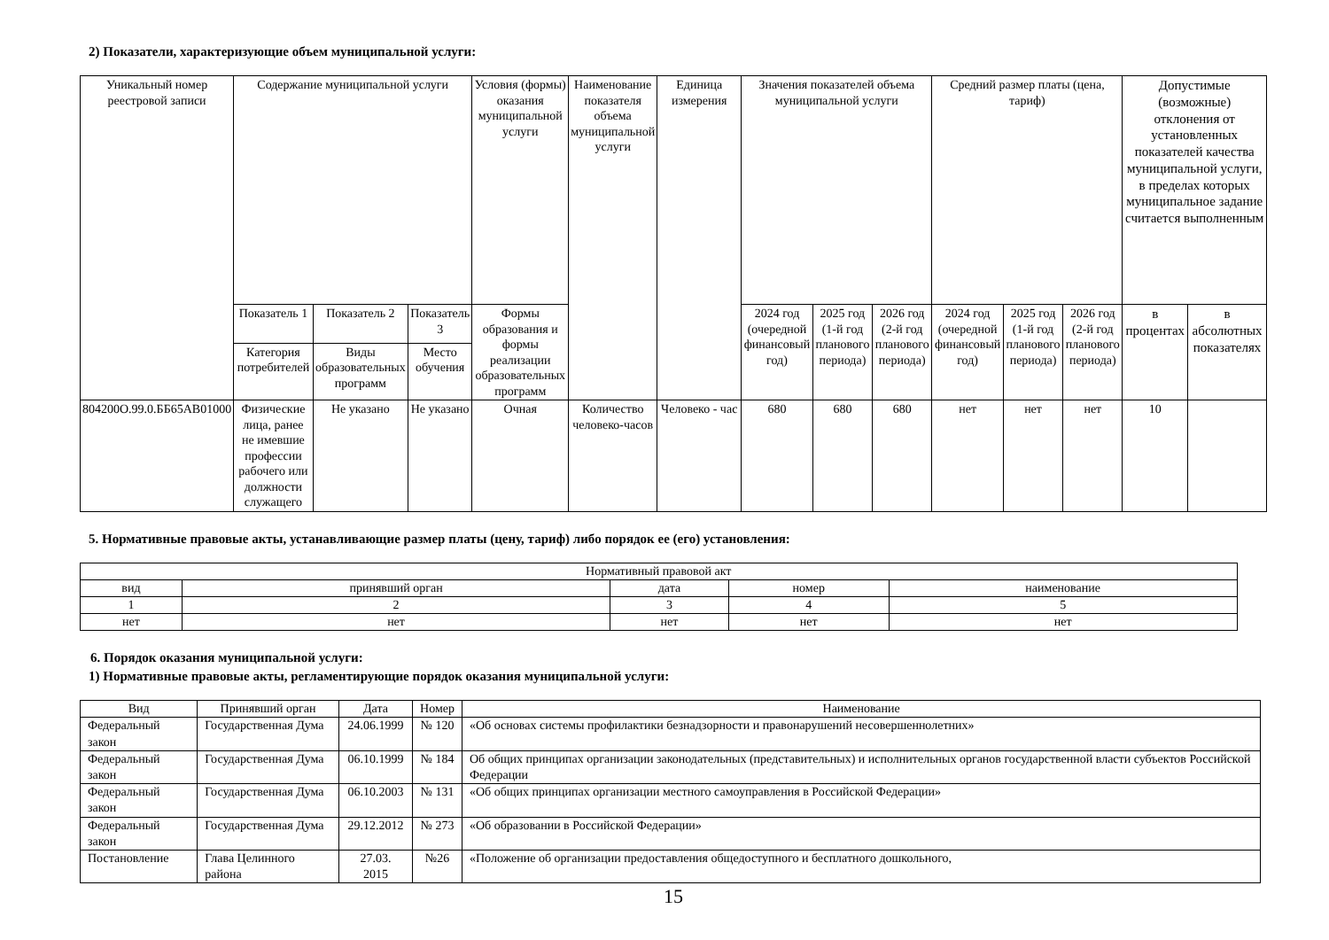2) Показатели, характеризующие объем муниципальной услуги:
| Уникальный номер реестровой записи | Содержание муниципальной услуги | | | Условия (формы) оказания муниципальной услуги | Наименование показателя объема муниципальной услуги | Единица измерения | Значения показателей объема муниципальной услуги | | | Средний размер платы (цена, тариф) | | | Допустимые (возможные) отклонения от установленных показателей качества муниципальной услуги, в пределах которых муниципальное задание считается выполненным | |
| --- | --- | --- | --- | --- | --- | --- | --- | --- | --- | --- | --- | --- | --- | --- |
| | Показатель 1 | Показатель 2 | Показатель 3 | Формы образования и формы реализации образовательных программ | | | 2024 год (очередной финансовый год) | 2025 год (1-й год планового периода) | 2026 год (2-й год планового периода) | 2024 год (очередной финансовый год) | 2025 год (1-й год планового периода) | 2026 год (2-й год планового периода) | в процентах | в абсолютных показателях |
| | Категория потребителей | Виды образовательных программ | Место обучения | | | | | | | | | | | |
| 804200О.99.0.ББ65АВ01000 | Физические лица, ранее не имевшие профессии рабочего или должности служащего | Не указано | Не указано | Очная | Количество человеко-часов | Человеко - час | 680 | 680 | 680 | нет | нет | нет | 10 | |
5. Нормативные правовые акты, устанавливающие размер платы (цену, тариф) либо порядок ее (его) установления:
| Нормативный правовой акт | | | | |
| вид | принявший орган | дата | номер | наименование |
| 1 | 2 | 3 | 4 | 5 |
| нет | нет | нет | нет | нет |
6. Порядок оказания муниципальной услуги:
1) Нормативные правовые акты, регламентирующие порядок оказания муниципальной услуги:
| Вид | Принявший орган | Дата | Номер | Наименование |
| Федеральный закон | Государственная Дума | 24.06.1999 | № 120 | «Об основах системы профилактики безнадзорности и правонарушений несовершеннолетних» |
| Федеральный закон | Государственная Дума | 06.10.1999 | № 184 | Об общих принципах организации законодательных (представительных) и исполнительных органов государственной власти субъектов Российской Федерации |
| Федеральный закон | Государственная Дума | 06.10.2003 | № 131 | «Об общих принципах организации местного самоуправления в Российской Федерации» |
| Федеральный закон | Государственная Дума | 29.12.2012 | № 273 | «Об образовании в Российской Федерации» |
| Постановление | Глава Целинного района | 27.03. 2015 | №26 | «Положение об организации предоставления общедоступного и бесплатного дошкольного, |
15